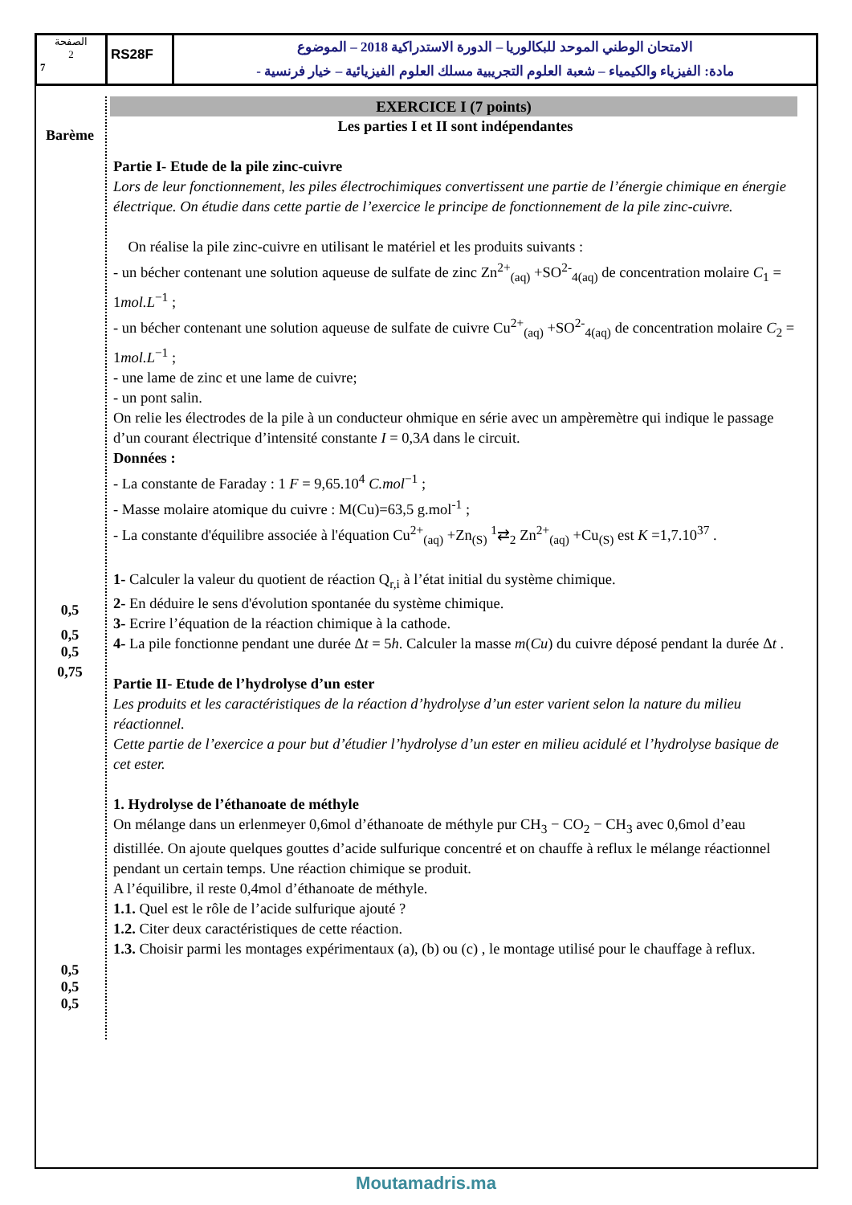الصفحة
2
7
RS28F
الامتحان الوطني الموحد للبكالوريا – الدورة الاستدراكية 2018 – الموضوع
- مادة: الفيزياء والكيمياء – شعبة العلوم التجريبية مسلك العلوم الفيزيائية – خيار فرنسية
Barème
0,5
0,5
0,5
0,75
0,5
0,5
0,5
EXERCICE I (7 points)
Les parties I et II sont indépendantes
Partie I- Etude de la pile zinc-cuivre
Lors de leur fonctionnement, les piles électrochimiques convertissent une partie de l’énergie chimique en énergie électrique. On étudie dans cette partie de l’exercice le principe de fonctionnement de la pile zinc-cuivre.
On réalise la pile zinc-cuivre en utilisant le matériel et les produits suivants :
- un bécher contenant une solution aqueuse de sulfate de zinc Zn<sup>2+</sup><sub>(aq)</sub> +SO<sup>2-</sup><sub>4(aq)</sub> de concentration molaire C<sub>1</sub> = 1mol.L<sup>−1</sup> ;
- un bécher contenant une solution aqueuse de sulfate de cuivre Cu<sup>2+</sup><sub>(aq)</sub> +SO<sup>2-</sup><sub>4(aq)</sub> de concentration molaire C<sub>2</sub> = 1mol.L<sup>−1</sup> ;
- une lame de zinc et une lame de cuivre;
- un pont salin.
On relie les électrodes de la pile à un conducteur ohmique en série avec un ampèremètre qui indique le passage d’un courant électrique d’intensité constante I = 0,3A dans le circuit.
Données :
- La constante de Faraday : 1 F = 9,65.10<sup>4</sup> C.mol<sup>−1</sup> ;
- Masse molaire atomique du cuivre : M(Cu)=63,5 g.mol<sup>-1</sup> ;
- La constante d'équilibre associée à l'équation Cu<sup>2+</sup><sub>(aq)</sub> +Zn<sub>(S)</sub> <sup>1</sup>⇄<sub>2</sub> Zn<sup>2+</sup><sub>(aq)</sub> +Cu<sub>(S)</sub> est K =1,7.10<sup>37</sup> .
1- Calculer la valeur du quotient de réaction Q<sub>r,i</sub> à l’état initial du système chimique.
2- En déduire le sens d'évolution spontanée du système chimique.
3- Ecrire l’équation de la réaction chimique à la cathode.
4- La pile fonctionne pendant une durée Δt = 5h. Calculer la masse m(Cu) du cuivre déposé pendant la durée Δt .
Partie II- Etude de l’hydrolyse d’un ester
Les produits et les caractéristiques de la réaction d’hydrolyse d’un ester varient selon la nature du milieu réactionnel.
Cette partie de l’exercice a pour but d’étudier l’hydrolyse d’un ester en milieu acidulé et l’hydrolyse basique de cet ester.
1. Hydrolyse de l’éthanoate de méthyle
On mélange dans un erlenmeyer 0,6mol d’éthanoate de méthyle pur CH<sub>3</sub> − CO<sub>2</sub> − CH<sub>3</sub> avec 0,6mol d’eau distillée. On ajoute quelques gouttes d’acide sulfurique concentré et on chauffe à reflux le mélange réactionnel pendant un certain temps. Une réaction chimique se produit.
A l’équilibre, il reste 0,4mol d’éthanoate de méthyle.
1.1. Quel est le rôle de l’acide sulfurique ajouté ?
1.2. Citer deux caractéristiques de cette réaction.
1.3. Choisir parmi les montages expérimentaux (a), (b) ou (c) , le montage utilisé pour le chauffage à reflux.
Moutamadris.ma